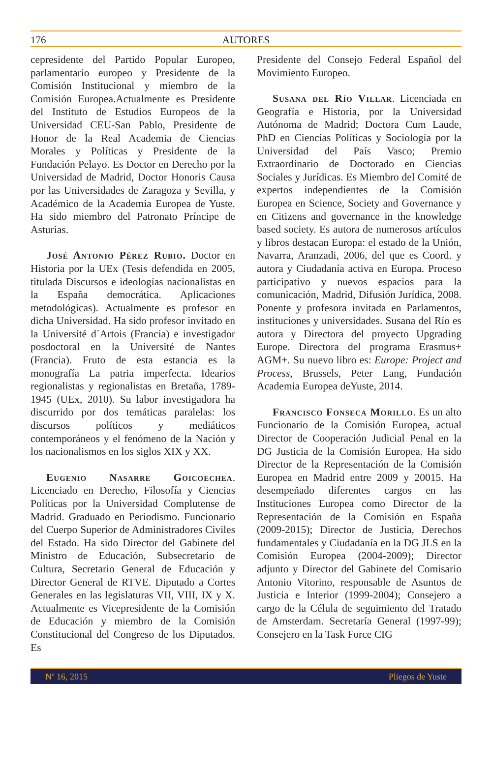176 AUTORES
cepresidente del Partido Popular Europeo, parlamentario europeo y Presidente de la Comisión Institucional y miembro de la Comisión Europea.Actualmente es Presidente del Instituto de Estudios Europeos de la Universidad CEU-San Pablo, Presidente de Honor de la Real Academia de Ciencias Morales y Políticas y Presidente de la Fundación Pelayo. Es Doctor en Derecho por la Universidad de Madrid, Doctor Honoris Causa por las Universidades de Zaragoza y Sevilla, y Académico de la Academia Europea de Yuste. Ha sido miembro del Patronato Príncipe de Asturias.
José Antonio Pérez Rubio. Doctor en Historia por la UEx (Tesis defendida en 2005, titulada Discursos e ideologías nacionalistas en la España democrática. Aplicaciones metodológicas). Actualmente es profesor en dicha Universidad. Ha sido profesor invitado en la Université d´Artois (Francia) e investigador posdoctoral en la Université de Nantes (Francia). Fruto de esta estancia es la monografía La patria imperfecta. Idearios regionalistas y regionalistas en Bretaña, 1789-1945 (UEx, 2010). Su labor investigadora ha discurrido por dos temáticas paralelas: los discursos políticos y mediáticos contemporáneos y el fenómeno de la Nación y los nacionalismos en los siglos XIX y XX.
Eugenio Nasarre Goicoechea. Licenciado en Derecho, Filosofía y Ciencias Políticas por la Universidad Complutense de Madrid. Graduado en Periodismo. Funcionario del Cuerpo Superior de Administradores Civiles del Estado. Ha sido Director del Gabinete del Ministro de Educación, Subsecretario de Cultura, Secretario General de Educación y Director General de RTVE. Diputado a Cortes Generales en las legislaturas VII, VIII, IX y X. Actualmente es Vicepresidente de la Comisión de Educación y miembro de la Comisión Constitucional del Congreso de los Diputados. Es
Presidente del Consejo Federal Español del Movimiento Europeo.
Susana del Río Villar. Licenciada en Geografía e Historia, por la Universidad Autónoma de Madrid; Doctora Cum Laude, PhD en Ciencias Políticas y Sociología por la Universidad del País Vasco; Premio Extraordinario de Doctorado en Ciencias Sociales y Jurídicas. Es Miembro del Comité de expertos independientes de la Comisión Europea en Science, Society and Governance y en Citizens and governance in the knowledge based society. Es autora de numerosos artículos y libros destacan Europa: el estado de la Unión, Navarra, Aranzadi, 2006, del que es Coord. y autora y Ciudadanía activa en Europa. Proceso participativo y nuevos espacios para la comunicación, Madrid, Difusión Jurídica, 2008. Ponente y profesora invitada en Parlamentos, instituciones y universidades. Susana del Río es autora y Directora del proyecto Upgrading Europe. Directora del programa Erasmus+ AGM+. Su nuevo libro es: Europe: Project and Process, Brussels, Peter Lang, Fundación Academia Europea deYuste, 2014.
Francisco Fonseca Morillo. Es un alto Funcionario de la Comisión Europea, actual Director de Cooperación Judicial Penal en la DG Justicia de la Comisión Europea. Ha sido Director de la Representación de la Comisión Europea en Madrid entre 2009 y 20015. Ha desempeñado diferentes cargos en las Instituciones Europea como Director de la Representación de la Comisión en España (2009-2015); Director de Justicia, Derechos fundamentales y Ciudadanía en la DG JLS en la Comisión Europea (2004-2009); Director adjunto y Director del Gabinete del Comisario Antonio Vitorino, responsable de Asuntos de Justicia e Interior (1999-2004); Consejero a cargo de la Célula de seguimiento del Tratado de Amsterdam. Secretaría General (1997-99); Consejero en la Task Force CIG
Nº 16, 2015 Pliegos de Yuste